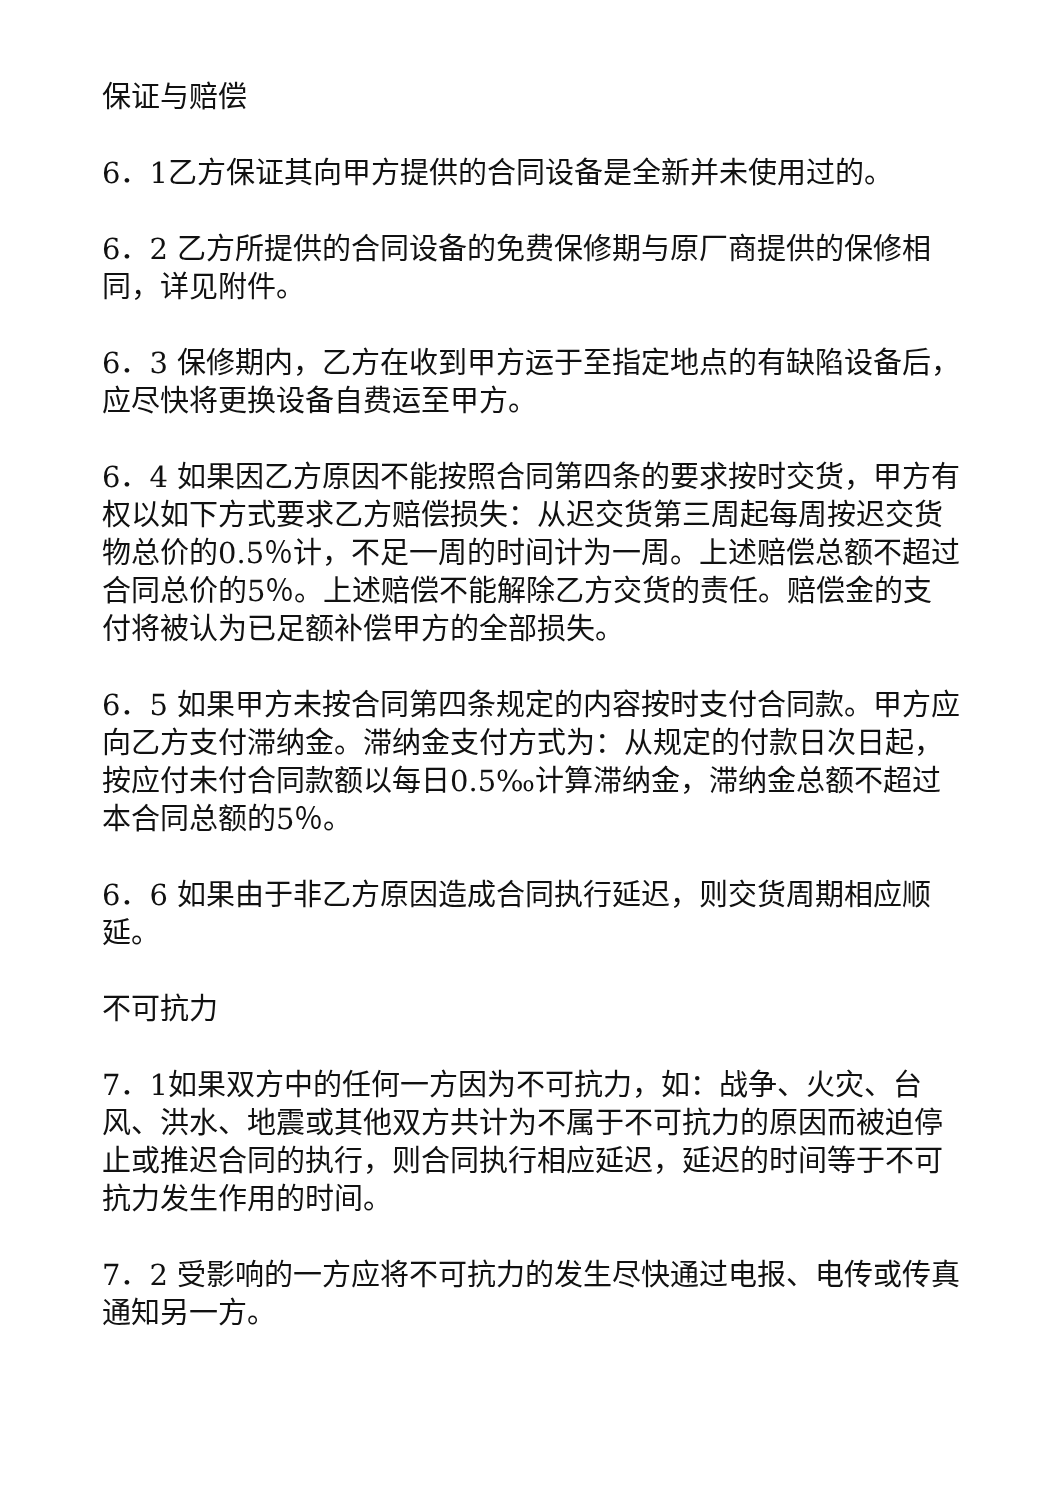保证与赔偿
6．1乙方保证其向甲方提供的合同设备是全新并未使用过的。
6．2 乙方所提供的合同设备的免费保修期与原厂商提供的保修相同，详见附件。
6．3 保修期内，乙方在收到甲方运于至指定地点的有缺陷设备后，应尽快将更换设备自费运至甲方。
6．4 如果因乙方原因不能按照合同第四条的要求按时交货，甲方有权以如下方式要求乙方赔偿损失：从迟交货第三周起每周按迟交货物总价的0.5％计，不足一周的时间计为一周。上述赔偿总额不超过合同总价的5％。上述赔偿不能解除乙方交货的责任。赔偿金的支付将被认为已足额补偿甲方的全部损失。
6．5 如果甲方未按合同第四条规定的内容按时支付合同款。甲方应向乙方支付滞纳金。滞纳金支付方式为：从规定的付款日次日起，按应付未付合同款额以每日0.5‰计算滞纳金，滞纳金总额不超过本合同总额的5％。
6．6 如果由于非乙方原因造成合同执行延迟，则交货周期相应顺延。
不可抗力
7．1如果双方中的任何一方因为不可抗力，如：战争、火灾、台风、洪水、地震或其他双方共计为不属于不可抗力的原因而被迫停止或推迟合同的执行，则合同执行相应延迟，延迟的时间等于不可抗力发生作用的时间。
7．2 受影响的一方应将不可抗力的发生尽快通过电报、电传或传真通知另一方。